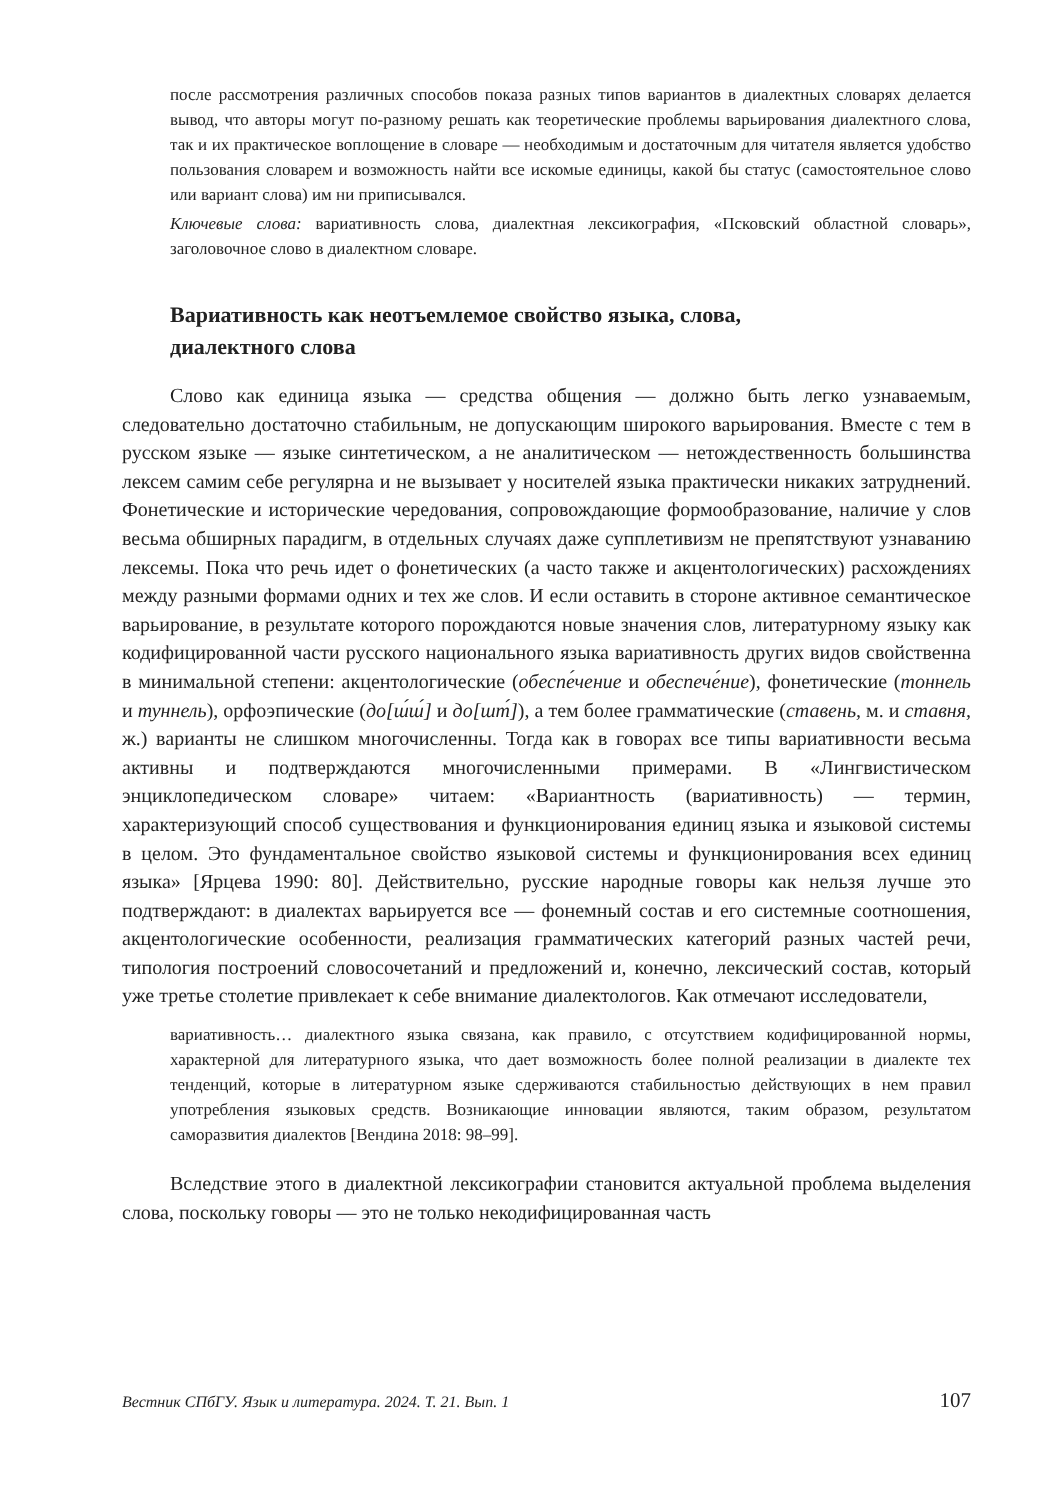после рассмотрения различных способов показа разных типов вариантов в диалектных словарях делается вывод, что авторы могут по-разному решать как теоретические проблемы варьирования диалектного слова, так и их практическое воплощение в словаре — необходимым и достаточным для читателя является удобство пользования словарем и возможность найти все искомые единицы, какой бы статус (самостоятельное слово или вариант слова) им ни приписывался.
Ключевые слова: вариативность слова, диалектная лексикография, «Псковский областной словарь», заголовочное слово в диалектном словаре.
Вариативность как неотъемлемое свойство языка, слова,
диалектного слова
Слово как единица языка — средства общения — должно быть легко узнаваемым, следовательно достаточно стабильным, не допускающим широкого варьирования. Вместе с тем в русском языке — языке синтетическом, а не аналитическом — нетождественность большинства лексем самим себе регулярна и не вызывает у носителей языка практически никаких затруднений. Фонетические и исторические чередования, сопровождающие формообразование, наличие у слов весьма обширных парадигм, в отдельных случаях даже супплетивизм не препятствуют узнаванию лексемы. Пока что речь идет о фонетических (а часто также и акцентологических) расхождениях между разными формами одних и тех же слов. И если оставить в стороне активное семантическое варьирование, в результате которого порождаются новые значения слов, литературному языку как кодифицированной части русского национального языка вариативность других видов свойственна в минимальной степени: акцентологические (обеспе́чение и обеспече́ние), фонетические (тоннель и туннель), орфоэпические (до[ш́ш́] и до[шт́]), а тем более грамматические (ставень, м. и ставня, ж.) варианты не слишком многочисленны. Тогда как в говорах все типы вариативности весьма активны и подтверждаются многочисленными примерами. В «Лингвистическом энциклопедическом словаре» читаем: «Вариантность (вариативность) — термин, характеризующий способ существования и функционирования единиц языка и языковой системы в целом. Это фундаментальное свойство языковой системы и функционирования всех единиц языка» [Ярцева 1990: 80]. Действительно, русские народные говоры как нельзя лучше это подтверждают: в диалектах варьируется все — фонемный состав и его системные соотношения, акцентологические особенности, реализация грамматических категорий разных частей речи, типология построений словосочетаний и предложений и, конечно, лексический состав, который уже третье столетие привлекает к себе внимание диалектологов. Как отмечают исследователи,
вариативность… диалектного языка связана, как правило, с отсутствием кодифицированной нормы, характерной для литературного языка, что дает возможность более полной реализации в диалекте тех тенденций, которые в литературном языке сдерживаются стабильностью действующих в нем правил употребления языковых средств. Возникающие инновации являются, таким образом, результатом саморазвития диалектов [Вендина 2018: 98–99].
Вследствие этого в диалектной лексикографии становится актуальной проблема выделения слова, поскольку говоры — это не только некодифицированная часть
Вестник СПбГУ. Язык и литература. 2024. Т. 21. Вып. 1 107